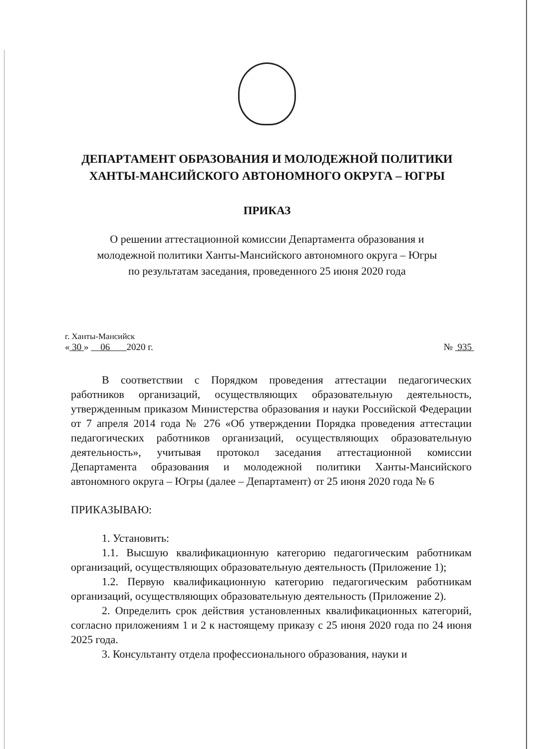ДЕПАРТАМЕНТ ОБРАЗОВАНИЯ И МОЛОДЕЖНОЙ ПОЛИТИКИ
ХАНТЫ-МАНСИЙСКОГО АВТОНОМНОГО ОКРУГА – ЮГРЫ
ПРИКАЗ
О решении аттестационной комиссии Департамента образования и
молодежной политики Ханты-Мансийского автономного округа – Югры
по результатам заседания, проведенного 25 июня 2020 года
г. Ханты-Мансийск
« 30 » 06 2020 г. № 935
В соответствии с Порядком проведения аттестации педагогических работников организаций, осуществляющих образовательную деятельность, утвержденным приказом Министерства образования и науки Российской Федерации от 7 апреля 2014 года № 276 «Об утверждении Порядка проведения аттестации педагогических работников организаций, осуществляющих образовательную деятельность», учитывая протокол заседания аттестационной комиссии Департамента образования и молодежной политики Ханты-Мансийского автономного округа – Югры (далее – Департамент) от 25 июня 2020 года № 6
ПРИКАЗЫВАЮ:
1. Установить:
1.1. Высшую квалификационную категорию педагогическим работникам организаций, осуществляющих образовательную деятельность (Приложение 1);
1.2. Первую квалификационную категорию педагогическим работникам организаций, осуществляющих образовательную деятельность (Приложение 2).
2. Определить срок действия установленных квалификационных категорий, согласно приложениям 1 и 2 к настоящему приказу с 25 июня 2020 года по 24 июня 2025 года.
3. Консультанту отдела профессионального образования, науки и